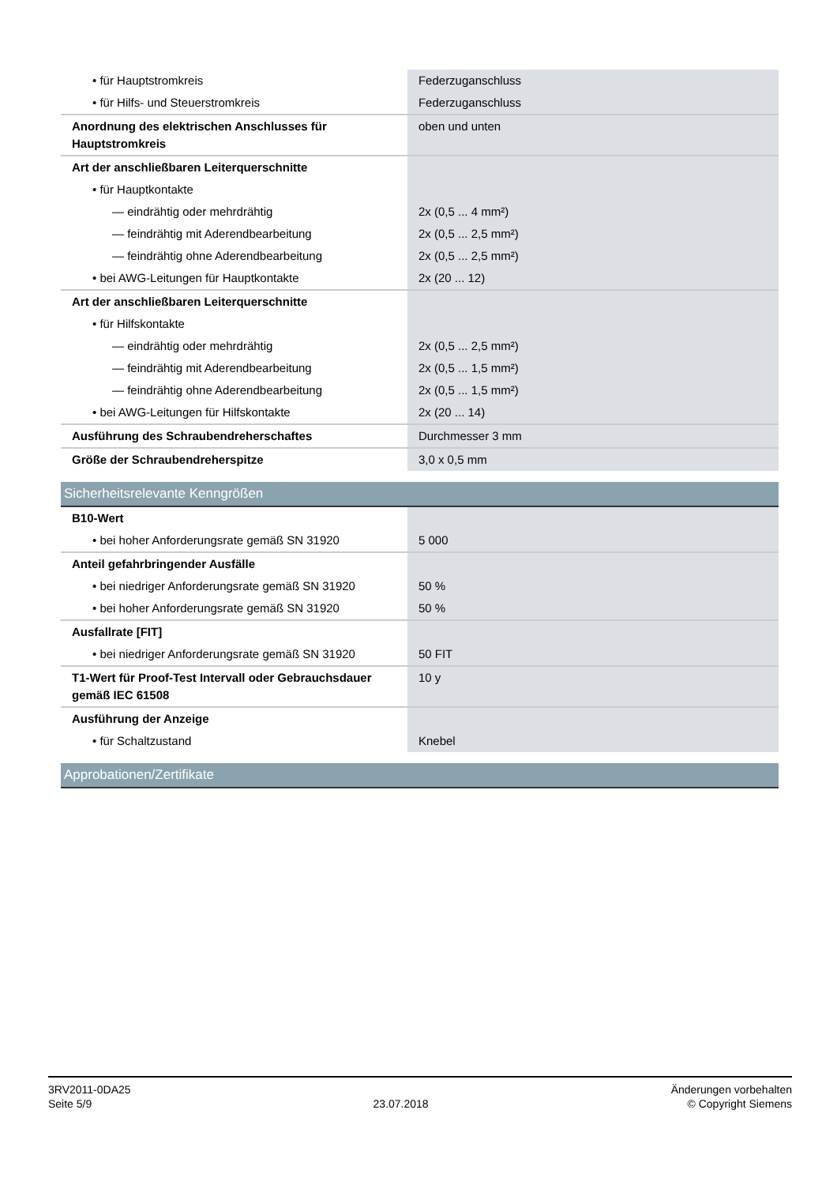| • für Hauptstromkreis | Federzuganschluss |
| • für Hilfs- und Steuerstromkreis | Federzuganschluss |
| Anordnung des elektrischen Anschlusses für Hauptstromkreis | oben und unten |
| Art der anschließbaren Leiterquerschnitte | |
| • für Hauptkontakte | |
| — eindrähtig oder mehrdrähtig | 2x (0,5 ... 4 mm²) |
| — feindrähtig mit Aderendbearbeitung | 2x (0,5 ... 2,5 mm²) |
| — feindrähtig ohne Aderendbearbeitung | 2x (0,5 ... 2,5 mm²) |
| • bei AWG-Leitungen für Hauptkontakte | 2x (20 ... 12) |
| Art der anschließbaren Leiterquerschnitte | |
| • für Hilfskontakte | |
| — eindrähtig oder mehrdrähtig | 2x (0,5 ... 2,5 mm²) |
| — feindrähtig mit Aderendbearbeitung | 2x (0,5 ... 1,5 mm²) |
| — feindrähtig ohne Aderendbearbeitung | 2x (0,5 ... 1,5 mm²) |
| • bei AWG-Leitungen für Hilfskontakte | 2x (20 ... 14) |
| Ausführung des Schraubendreherschaftes | Durchmesser 3 mm |
| Größe der Schraubendreherspitze | 3,0 x 0,5 mm |
| Sicherheitsrelevante Kenngrößen | |
| B10-Wert | |
| • bei hoher Anforderungsrate gemäß SN 31920 | 5 000 |
| Anteil gefahrbringender Ausfälle | |
| • bei niedriger Anforderungsrate gemäß SN 31920 | 50 % |
| • bei hoher Anforderungsrate gemäß SN 31920 | 50 % |
| Ausfallrate [FIT] | |
| • bei niedriger Anforderungsrate gemäß SN 31920 | 50 FIT |
| T1-Wert für Proof-Test Intervall oder Gebrauchsdauer gemäß IEC 61508 | 10 y |
| Ausführung der Anzeige | |
| • für Schaltzustand | Knebel |
| Approbationen/Zertifikate | |
3RV2011-0DA25
Seite 5/9
23.07.2018
Änderungen vorbehalten
© Copyright Siemens